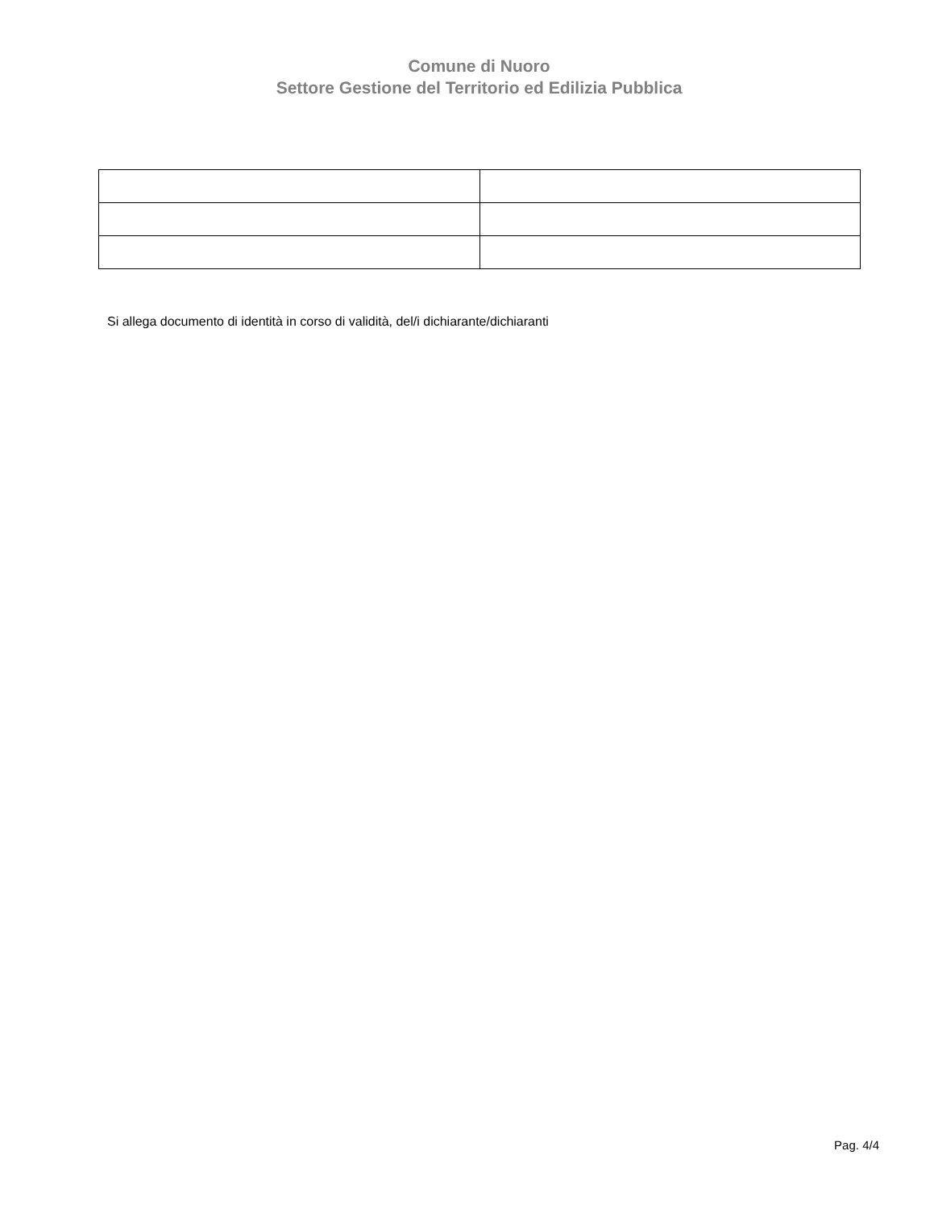Comune di Nuoro
Settore Gestione del Territorio ed Edilizia Pubblica
Si allega documento di identità in corso di validità, del/i dichiarante/dichiaranti
Pag. 4/4